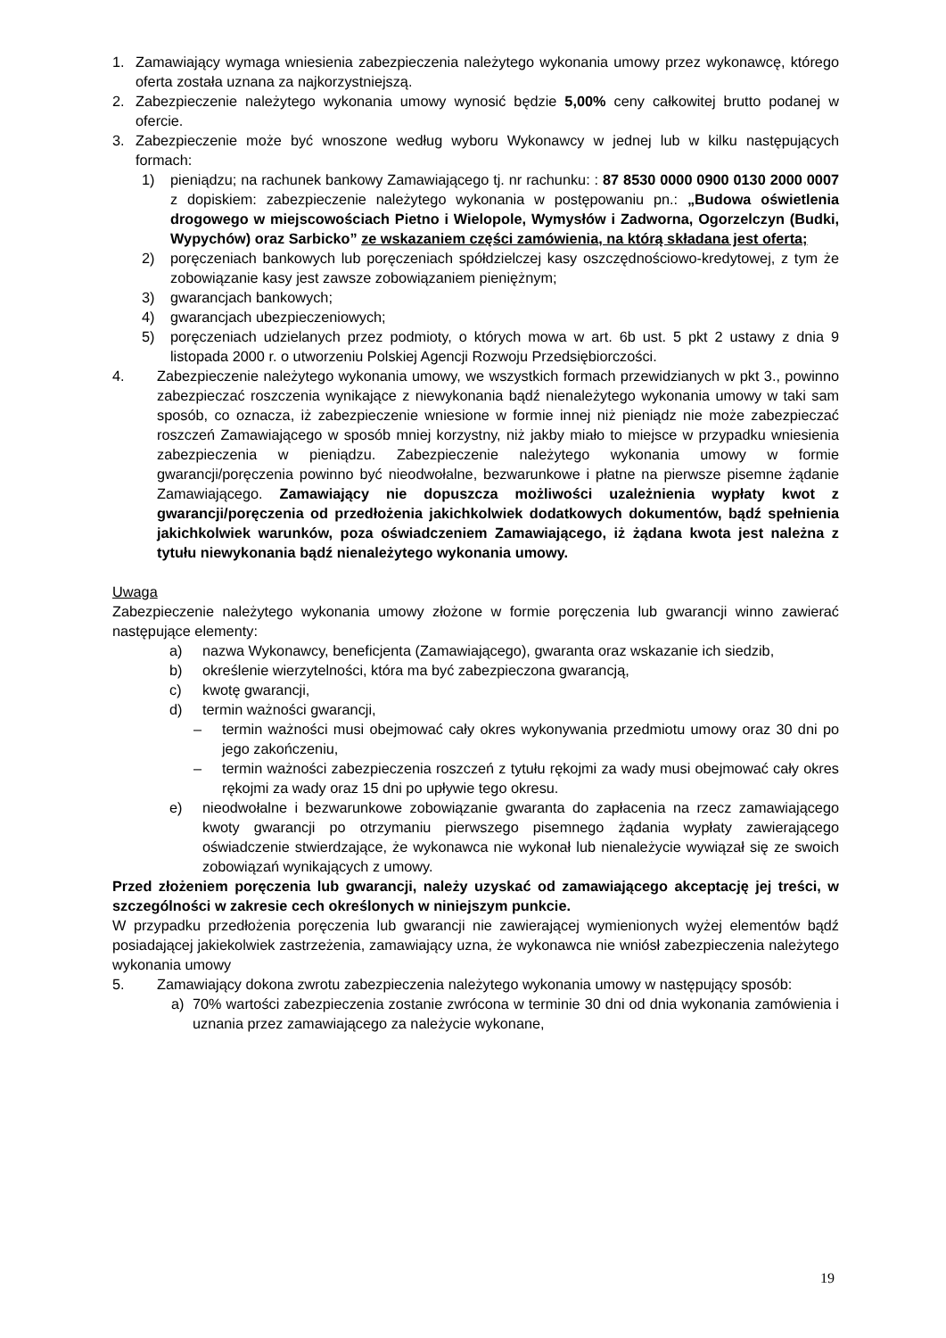1. Zamawiający wymaga wniesienia zabezpieczenia należytego wykonania umowy przez wykonawcę, którego oferta została uznana za najkorzystniejszą.
2. Zabezpieczenie należytego wykonania umowy wynosić będzie 5,00% ceny całkowitej brutto podanej w ofercie.
3. Zabezpieczenie może być wnoszone według wyboru Wykonawcy w jednej lub w kilku następujących formach:
1) pieniądzu; na rachunek bankowy Zamawiającego tj. nr rachunku: : 87 8530 0000 0900 0130 2000 0007 z dopiskiem: zabezpieczenie należytego wykonania w postępowaniu pn.: „Budowa oświetlenia drogowego w miejscowościach Pietno i Wielopole, Wymysłów i Zadworna, Ogorzelczyn (Budki, Wypychów) oraz Sarbicko” ze wskazaniem części zamówienia, na którą składana jest oferta;
2) poręczeniach bankowych lub poręczeniach spółdzielczej kasy oszczędnościowo-kredytowej, z tym że zobowiązanie kasy jest zawsze zobowiązaniem pieniężnym;
3) gwarancjach bankowych;
4) gwarancjach ubezpieczeniowych;
5) poręczeniach udzielanych przez podmioty, o których mowa w art. 6b ust. 5 pkt 2 ustawy z dnia 9 listopada 2000 r. o utworzeniu Polskiej Agencji Rozwoju Przedsiębiorczości.
4. Zabezpieczenie należytego wykonania umowy, we wszystkich formach przewidzianych w pkt 3., powinno zabezpieczać roszczenia wynikające z niewykonania bądź nienależytego wykonania umowy w taki sam sposób, co oznacza, iż zabezpieczenie wniesione w formie innej niż pieniądz nie może zabezpieczać roszczeń Zamawiającego w sposób mniej korzystny, niż jakby miało to miejsce w przypadku wniesienia zabezpieczenia w pieniądzu. Zabezpieczenie należytego wykonania umowy w formie gwarancji/poręczenia powinno być nieodwołalne, bezwarunkowe i płatne na pierwsze pisemne żądanie Zamawiającego. Zamawiający nie dopuszcza możliwości uzależnienia wypłaty kwot z gwarancji/poręczenia od przedłożenia jakichkolwiek dodatkowych dokumentów, bądź spełnienia jakichkolwiek warunków, poza oświadczeniem Zamawiającego, iż żądana kwota jest należna z tytułu niewykonania bądź nienależytego wykonania umowy.
Uwaga
Zabezpieczenie należytego wykonania umowy złożone w formie poręczenia lub gwarancji winno zawierać następujące elementy:
a) nazwa Wykonawcy, beneficjenta (Zamawiającego), gwaranta oraz wskazanie ich siedzib,
b) określenie wierzytelności, która ma być zabezpieczona gwarancją,
c) kwotę gwarancji,
d) termin ważności gwarancji,
– termin ważności musi obejmować cały okres wykonywania przedmiotu umowy oraz 30 dni po jego zakończeniu,
– termin ważności zabezpieczenia roszczeń z tytułu rękojmi za wady musi obejmować cały okres rękojmi za wady oraz 15 dni po upływie tego okresu.
e) nieodwołalne i bezwarunkowe zobowiązanie gwaranta do zapłacenia na rzecz zamawiającego kwoty gwarancji po otrzymaniu pierwszego pisemnego żądania wypłaty zawierającego oświadczenie stwierdzające, że wykonawca nie wykonał lub nienależycie wywiązał się ze swoich zobowiązań wynikających z umowy.
Przed złożeniem poręczenia lub gwarancji, należy uzyskać od zamawiającego akceptację jej treści, w szczególności w zakresie cech określonych w niniejszym punkcie.
W przypadku przedłożenia poręczenia lub gwarancji nie zawierającej wymienionych wyżej elementów bądź posiadającej jakiekolwiek zastrzeżenia, zamawiający uzna, że wykonawca nie wniósł zabezpieczenia należytego wykonania umowy
5. Zamawiający dokona zwrotu zabezpieczenia należytego wykonania umowy w następujący sposób:
a) 70% wartości zabezpieczenia zostanie zwrócona w terminie 30 dni od dnia wykonania zamówienia i uznania przez zamawiającego za należycie wykonane,
19